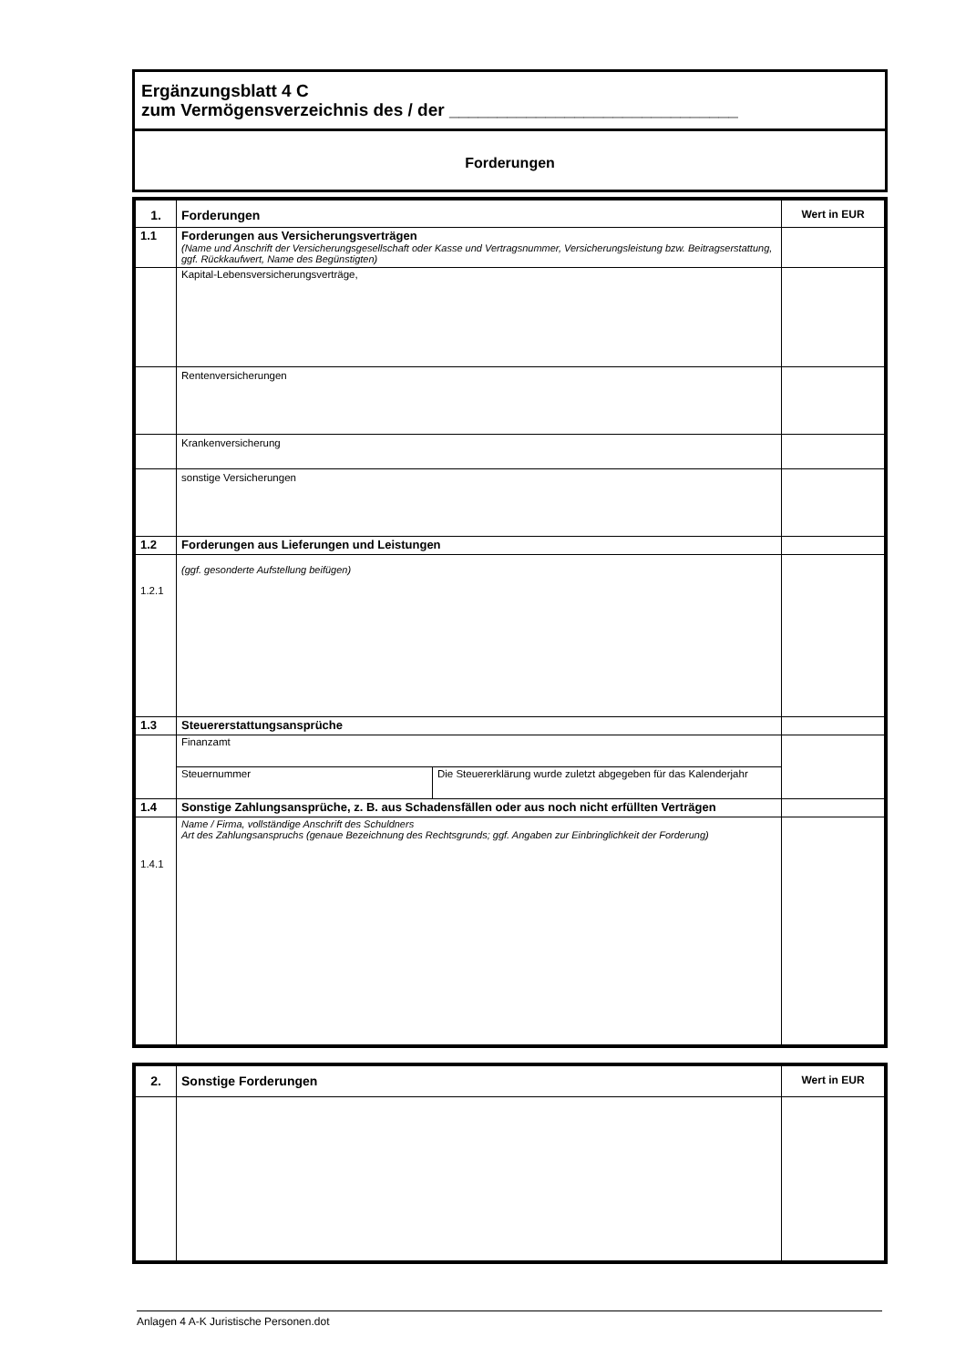Ergänzungsblatt 4 C
zum Vermögensverzeichnis des / der ______________________________
Forderungen
| 1. | Forderungen | | Wert in EUR |
| --- | --- | --- | --- |
| 1.1 | Forderungen aus Versicherungsverträgen (Name und Anschrift der Versicherungsgesellschaft oder Kasse und Vertragsnummer, Versicherungsleistung bzw. Beitragserstattung, ggf. Rückkaufwert, Name des Begünstigten) | | |
| | Kapital-Lebensversicherungsverträge, | | |
| | Rentenversicherungen | | |
| | Krankenversicherung | | |
| | sonstige Versicherungen | | |
| 1.2 | Forderungen aus Lieferungen und Leistungen | | |
| 1.2.1 | (ggf. gesonderte Aufstellung beifügen) | | |
| 1.3 | Steuererstattungsansprüche | | |
| | Finanzamt | | |
| | Steuernummer | Die Steuererklärung wurde zuletzt abgegeben für das Kalenderjahr | |
| 1.4 | Sonstige Zahlungsansprüche, z. B. aus Schadensfällen oder aus noch nicht erfüllten Verträgen | | |
| 1.4.1 | Name / Firma, vollständige Anschrift des Schuldners Art des Zahlungsanspruchs (genaue Bezeichnung des Rechtsgrunds; ggf. Angaben zur Einbringlichkeit der Forderung) | | |
| 2. | Sonstige Forderungen | Wert in EUR |
| --- | --- | --- |
Anlagen 4 A-K Juristische Personen.dot